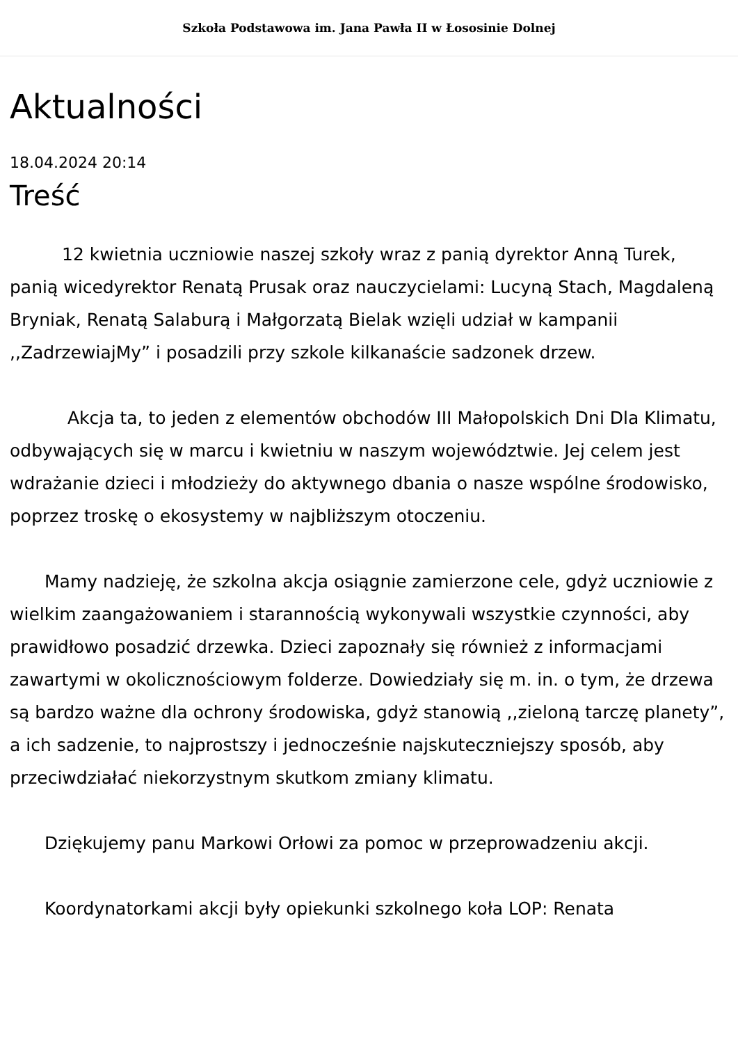Szkoła Podstawowa im. Jana Pawła II w Łososinie Dolnej
Aktualności
18.04.2024 20:14
Treść
   12 kwietnia uczniowie naszej szkoły wraz z panią dyrektor Anną Turek, panią wicedyrektor Renatą Prusak oraz nauczycielami: Lucyną Stach, Magdaleną Bryniak, Renatą Salaburą i Małgorzatą Bielak wzięli udział w kampanii ,,ZadrzewiajMy” i posadzili przy szkole kilkanaście sadzonek drzew.
    Akcja ta, to jeden z elementów obchodów III Małopolskich Dni Dla Klimatu, odbywających się w marcu i kwietniu w naszym województwie. Jej celem jest wdrażanie dzieci i młodzieży do aktywnego dbania o nasze wspólne środowisko, poprzez troskę o ekosystemy w najbliższym otoczeniu.
  Mamy nadzieję, że szkolna akcja osiągnie zamierzone cele, gdyż uczniowie z wielkim zaangażowaniem i starannością wykonywali wszystkie czynności, aby prawidłowo posadzić drzewka. Dzieci zapoznały się również z informacjami zawartymi w okolicznościowym folderze. Dowiedziały się m. in. o tym, że drzewa są bardzo ważne dla ochrony środowiska, gdyż stanowią ,,zieloną tarczę planety”, a ich sadzenie, to najprostszy i jednocześnie najskuteczniejszy sposób, aby przeciwdziałać niekorzystnym skutkom zmiany klimatu.
  Dziękujemy panu Markowi Orłowi za pomoc w przeprowadzeniu akcji.
  Koordynatorkami akcji były opiekunki szkolnego koła LOP: Renata